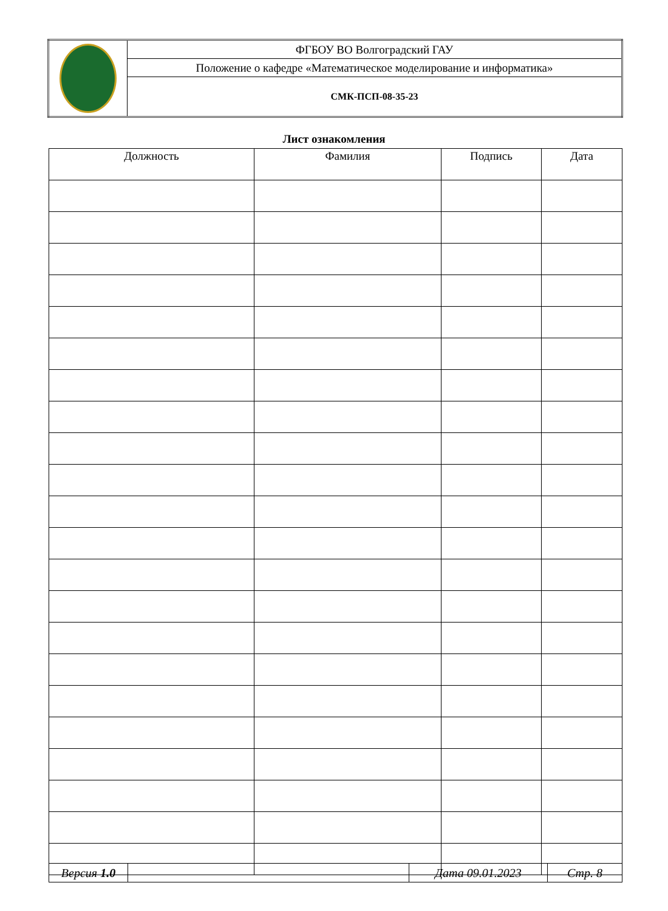| | ФГБОУ ВО Волгоградский ГАУ |
| | Положение о кафедре «Математическое моделирование и информатика» |
| | СМК-ПСП-08-35-23 |
Лист ознакомления
| Должность | Фамилия | Подпись | Дата |
| --- | --- | --- | --- |
| Версия 1.0 | | Дата 09.01.2023 | Стр. 8 |